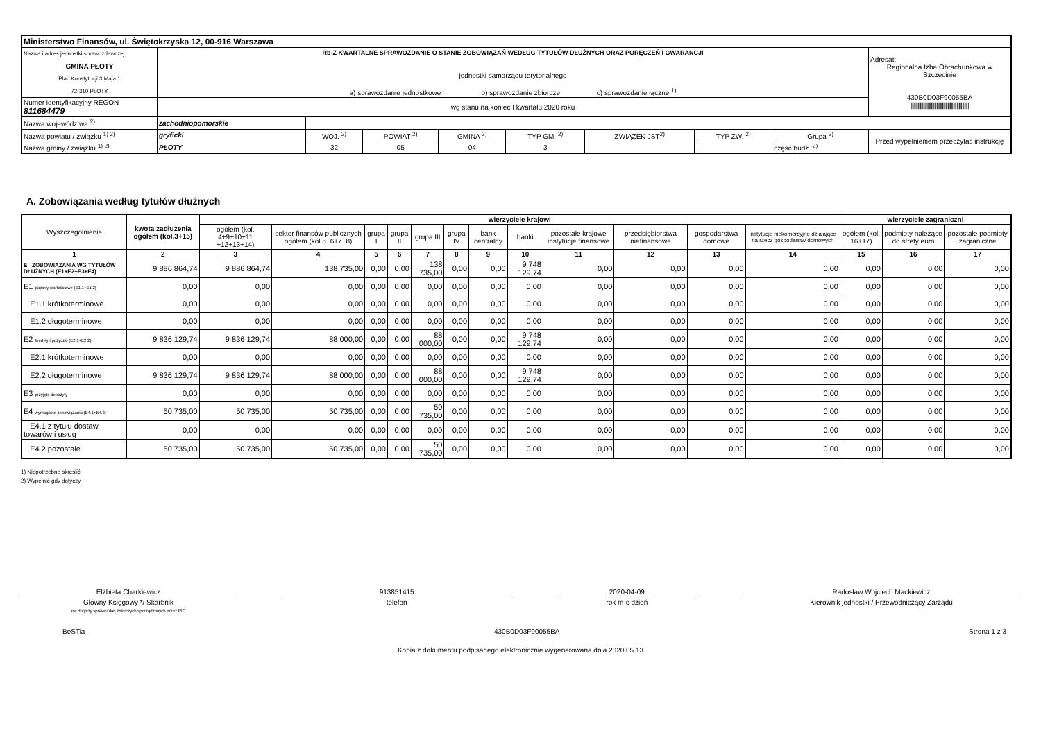| Ministerstwo Finansów, ul. Świętokrzyska 12, 00-916 Warszawa | | | | | | | | | |
| Nazwa i adres jednostki sprawozdawczej GMINA PŁOTY Plac Konstytucji 3 Maja 1 72-310 PŁOTY | Rb-Z KWARTALNE SPRAWOZDANIE O STANIE ZOBOWIĄZAŃ WEDŁUG TYTUŁÓW DŁUŻNYCH ORAZ PORĘCZEŃ I GWARANCJI jednostki samorządu terytorialnego a) sprawozdanie jednostkowe b) sprawozdanie zbiorcze c) sprawozdanie łączne <sup>1)</sup> | | | | | | | | Adresat: Regionalna Izba Obrachunkowa w Szczecinie 430B0D03F90055BA //////////////////////////////////////////////////// |
| Numer identyfikacyjny REGON 811684479 | wg stanu na koniec I kwartału 2020 roku | | | | | | | | |
| Nazwa województwa <sup>2)</sup> | zachodniopomorskie | | | | | | | | |
| Nazwa powiatu / związku <sup>1) 2)</sup> | gryficki | WOJ. <sup>2)</sup> | POWIAT <sup>2)</sup> | GMINA <sup>2)</sup> | TYP GM. <sup>2)</sup> | ZWIĄZEK JST<sup>2)</sup> | TYP ZW. <sup>2)</sup> | Grupa <sup>2)</sup> | Przed wypełnieniem przeczytać instrukcję |
| Nazwa gminy / związku <sup>1) 2)</sup> | PŁOTY | 32 | 05 | 04 | 3 | | | część budż. <sup>2)</sup> | |
A. Zobowiązania według tytułów dłużnych
| Wyszczególnienie | kwota zadłużenia ogółem (kol.3+15) | wierzyciele krajowi | | | | | | | | | | | | wierzyciele zagraniczni | | |
| --- | --- | --- | --- | --- | --- | --- | --- | --- | --- | --- | --- | --- | --- | --- | --- | --- |
| | | ogółem (kol. 4+9+10+11 +12+13+14) | sektor finansów publicznych ogółem (kol.5+6+7+8) | grupa I | grupa II | grupa III | grupa IV | bank centralny | banki | pozostałe krajowe instytucje finansowe | przedsiębiorstwa niefinansowe | gospodarstwa domowe | instytucje niekomercyjne działające na rzecz gospodarstw domowych | ogółem (kol. 16+17) | podmioty należące do strefy euro | pozostałe podmioty zagraniczne |
| 1 | 2 | 3 | 4 | 5 | 6 | 7 | 8 | 9 | 10 | 11 | 12 | 13 | 14 | 15 | 16 | 17 |
| E ZOBOWIĄZANIA WG TYTUŁÓW DŁUŻNYCH (E1+E2+E3+E4) | 9 886 864,74 | 9 886 864,74 | 138 735,00 | 0,00 | 0,00 | 138 735,00 | 0,00 | 0,00 | 9 748 129,74 | 0,00 | 0,00 | 0,00 | 0,00 | 0,00 | 0,00 | 0,00 |
| E1 papiery wartościowe (E1.1+E1.2) | 0,00 | 0,00 | 0,00 | 0,00 | 0,00 | 0,00 | 0,00 | 0,00 | 0,00 | 0,00 | 0,00 | 0,00 | 0,00 | 0,00 | 0,00 | 0,00 |
| E1.1 krótkoterminowe | 0,00 | 0,00 | 0,00 | 0,00 | 0,00 | 0,00 | 0,00 | 0,00 | 0,00 | 0,00 | 0,00 | 0,00 | 0,00 | 0,00 | 0,00 | 0,00 |
| E1.2 długoterminowe | 0,00 | 0,00 | 0,00 | 0,00 | 0,00 | 0,00 | 0,00 | 0,00 | 0,00 | 0,00 | 0,00 | 0,00 | 0,00 | 0,00 | 0,00 | 0,00 |
| E2 kredyty i pożyczki (E2.1+E2.2) | 9 836 129,74 | 9 836 129,74 | 88 000,00 | 0,00 | 0,00 | 88 000,00 | 0,00 | 0,00 | 9 748 129,74 | 0,00 | 0,00 | 0,00 | 0,00 | 0,00 | 0,00 | 0,00 |
| E2.1 krótkoterminowe | 0,00 | 0,00 | 0,00 | 0,00 | 0,00 | 0,00 | 0,00 | 0,00 | 0,00 | 0,00 | 0,00 | 0,00 | 0,00 | 0,00 | 0,00 | 0,00 |
| E2.2 długoterminowe | 9 836 129,74 | 9 836 129,74 | 88 000,00 | 0,00 | 0,00 | 88 000,00 | 0,00 | 0,00 | 9 748 129,74 | 0,00 | 0,00 | 0,00 | 0,00 | 0,00 | 0,00 | 0,00 |
| E3 przyjęte depozyty | 0,00 | 0,00 | 0,00 | 0,00 | 0,00 | 0,00 | 0,00 | 0,00 | 0,00 | 0,00 | 0,00 | 0,00 | 0,00 | 0,00 | 0,00 | 0,00 |
| E4 wymagalne zobowiązania (E4.1+E4.2) | 50 735,00 | 50 735,00 | 50 735,00 | 0,00 | 0,00 | 50 735,00 | 0,00 | 0,00 | 0,00 | 0,00 | 0,00 | 0,00 | 0,00 | 0,00 | 0,00 | 0,00 |
| E4.1 z tytułu dostaw towarów i usług | 0,00 | 0,00 | 0,00 | 0,00 | 0,00 | 0,00 | 0,00 | 0,00 | 0,00 | 0,00 | 0,00 | 0,00 | 0,00 | 0,00 | 0,00 | 0,00 |
| E4.2 pozostałe | 50 735,00 | 50 735,00 | 50 735,00 | 0,00 | 0,00 | 50 735,00 | 0,00 | 0,00 | 0,00 | 0,00 | 0,00 | 0,00 | 0,00 | 0,00 | 0,00 | 0,00 |
1) Niepotrzebne skreślić
2) Wypełnić gdy dotyczy
Elżbieta Charkiewicz
Główny Księgowy */ Skarbnik
nie dotyczy sprawozdań zbiorczych sporządzonych przez RIO
913851415
telefon
2020-04-09
rok m-c dzień
Radosław Wojciech Mackiewicz
Kierownik jednostki / Przewodniczący Zarządu
BeSTia 430B0D03F90055BA Strona 1 z 3
Kopia z dokumentu podpisanego elektronicznie wygenerowana dnia 2020.05.13